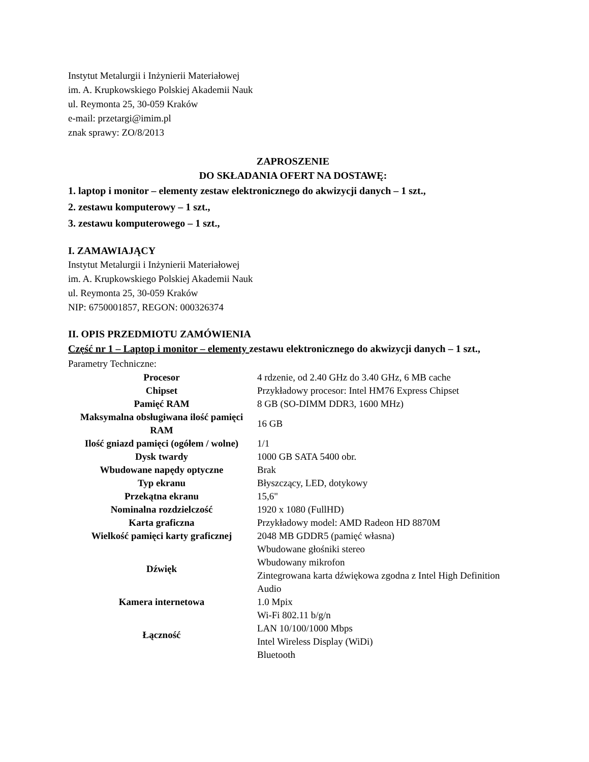Instytut Metalurgii i Inżynierii Materiałowej
im. A. Krupkowskiego Polskiej Akademii Nauk
ul. Reymonta 25, 30-059 Kraków
e-mail: przetargi@imim.pl
znak sprawy: ZO/8/2013
ZAPROSZENIE
DO SKŁADANIA OFERT NA DOSTAWĘ:
1. laptop i monitor – elementy zestaw elektronicznego do akwizycji danych – 1 szt.,
2. zestawu komputerowy – 1 szt.,
3. zestawu komputerowego – 1 szt.,
I. ZAMAWIAJĄCY
Instytut Metalurgii i Inżynierii Materiałowej
im. A. Krupkowskiego Polskiej Akademii Nauk
ul. Reymonta 25, 30-059 Kraków
NIP: 6750001857, REGON: 000326374
II. OPIS PRZEDMIOTU ZAMÓWIENIA
Część nr 1 – Laptop i monitor – elementy zestawu elektronicznego do akwizycji danych – 1 szt.,
Parametry Techniczne:
| Procesor | 4 rdzenie, od 2.40 GHz do 3.40 GHz, 6 MB cache |
| Chipset | Przykładowy procesor: Intel HM76 Express Chipset |
| Pamięć RAM | 8 GB (SO-DIMM DDR3, 1600 MHz) |
| Maksymalna obsługiwana ilość pamięci RAM | 16 GB |
| Ilość gniazd pamięci (ogółem / wolne) | 1/1 |
| Dysk twardy | 1000 GB SATA 5400 obr. |
| Wbudowane napędy optyczne | Brak |
| Typ ekranu | Błyszczący, LED, dotykowy |
| Przekątna ekranu | 15,6" |
| Nominalna rozdzielczość | 1920 x 1080 (FullHD) |
| Karta graficzna | Przykładowy model: AMD Radeon HD 8870M |
| Wielkość pamięci karty graficznej | 2048 MB GDDR5 (pamięć własna) |
| Dźwięk | Wbudowane głośniki stereo Wbudowany mikrofon Zintegrowana karta dźwiękowa zgodna z Intel High Definition Audio |
| Kamera internetowa | 1.0 Mpix |
| Łączność | Wi-Fi 802.11 b/g/n LAN 10/100/1000 Mbps Intel Wireless Display (WiDi) Bluetooth |